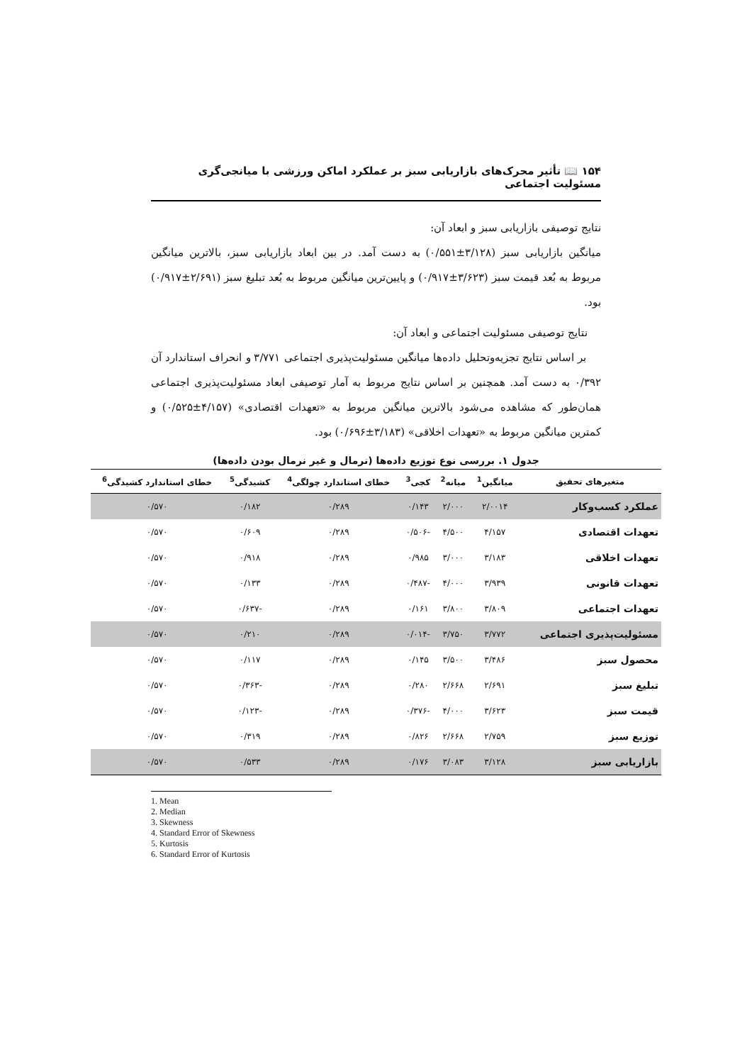۱۵۴ 📖 تأثیر محرک‌های بازاریابی سبز بر عملکرد اماکن ورزشی با میانجی‌گری مسئولیت اجتماعی
نتایج توصیفی بازاریابی سبز و ابعاد آن:
میانگین بازاریابی سبز (۳/۱۲۸±۰/۵۵۱) به دست آمد. در بین ابعاد بازاریابی سبز، بالاترین میانگین مربوط به بُعد قیمت سبز (۳/۶۲۳±۰/۹۱۷) و پایین‌ترین میانگین مربوط به بُعد تبلیغ سبز (۲/۶۹۱±۰/۹۱۷) بود.
نتایج توصیفی مسئولیت اجتماعی و ابعاد آن:
بر اساس نتایج تجزیه‌وتحلیل داده‌ها میانگین مسئولیت‌پذیری اجتماعی ۳/۷۷۱ و انحراف استاندارد آن ۰/۳۹۲ به دست آمد. همچنین بر اساس نتایج مربوط به آمار توصیفی ابعاد مسئولیت‌پذیری اجتماعی همان‌طور که مشاهده می‌شود بالاترین میانگین مربوط به «تعهدات اقتصادی» (۴/۱۵۷±۰/۵۲۵) و کمترین میانگین مربوط به «تعهدات اخلاقی» (۳/۱۸۳±۰/۶۹۶) بود.
جدول ۱. بررسی نوع توزیع داده‌ها (نرمال و غیر نرمال بودن داده‌ها)
| متغیرهای تحقیق | میانگین<sup>1</sup> | میانه<sup>2</sup> | کجی<sup>3</sup> | خطای استاندارد چولگی<sup>4</sup> | کشیدگی<sup>5</sup> | خطای استاندارد کشیدگی<sup>6</sup> |
| --- | --- | --- | --- | --- | --- | --- |
| عملکرد کسب‌وکار | ۲/۰۰۱۴ | ۲/۰۰۰ | ۰/۱۴۳ | ۰/۲۸۹ | ۰/۱۸۲ | ۰/۵۷۰ |
| تعهدات اقتصادی | ۴/۱۵۷ | ۴/۵۰۰ | -۰/۵۰۶ | ۰/۲۸۹ | ۰/۶۰۹ | ۰/۵۷۰ |
| تعهدات اخلاقی | ۳/۱۸۳ | ۳/۰۰۰ | ۰/۹۸۵ | ۰/۲۸۹ | ۰/۹۱۸ | ۰/۵۷۰ |
| تعهدات قانونی | ۳/۹۳۹ | ۴/۰۰۰ | -۰/۴۸۷ | ۰/۲۸۹ | ۰/۱۳۳ | ۰/۵۷۰ |
| تعهدات اجتماعی | ۳/۸۰۹ | ۳/۸۰۰ | ۰/۱۶۱ | ۰/۲۸۹ | -۰/۶۳۷ | ۰/۵۷۰ |
| مسئولیت‌پذیری اجتماعی | ۳/۷۷۲ | ۳/۷۵۰ | -۰/۰۱۴ | ۰/۲۸۹ | ۰/۲۱۰ | ۰/۵۷۰ |
| محصول سبز | ۳/۴۸۶ | ۳/۵۰۰ | ۰/۱۴۵ | ۰/۲۸۹ | ۰/۱۱۷ | ۰/۵۷۰ |
| تبلیغ سبز | ۲/۶۹۱ | ۲/۶۶۸ | ۰/۲۸۰ | ۰/۲۸۹ | -۰/۳۶۳ | ۰/۵۷۰ |
| قیمت سبز | ۳/۶۲۳ | ۴/۰۰۰ | -۰/۳۷۶ | ۰/۲۸۹ | -۰/۱۲۳ | ۰/۵۷۰ |
| توزیع سبز | ۲/۷۵۹ | ۲/۶۶۸ | ۰/۸۲۶ | ۰/۲۸۹ | ۰/۳۱۹ | ۰/۵۷۰ |
| بازاریابی سبز | ۳/۱۲۸ | ۳/۰۸۳ | ۰/۱۷۶ | ۰/۲۸۹ | ۰/۵۳۳ | ۰/۵۷۰ |
1. Mean
2. Median
3. Skewness
4. Standard Error of Skewness
5. Kurtosis
6. Standard Error of Kurtosis